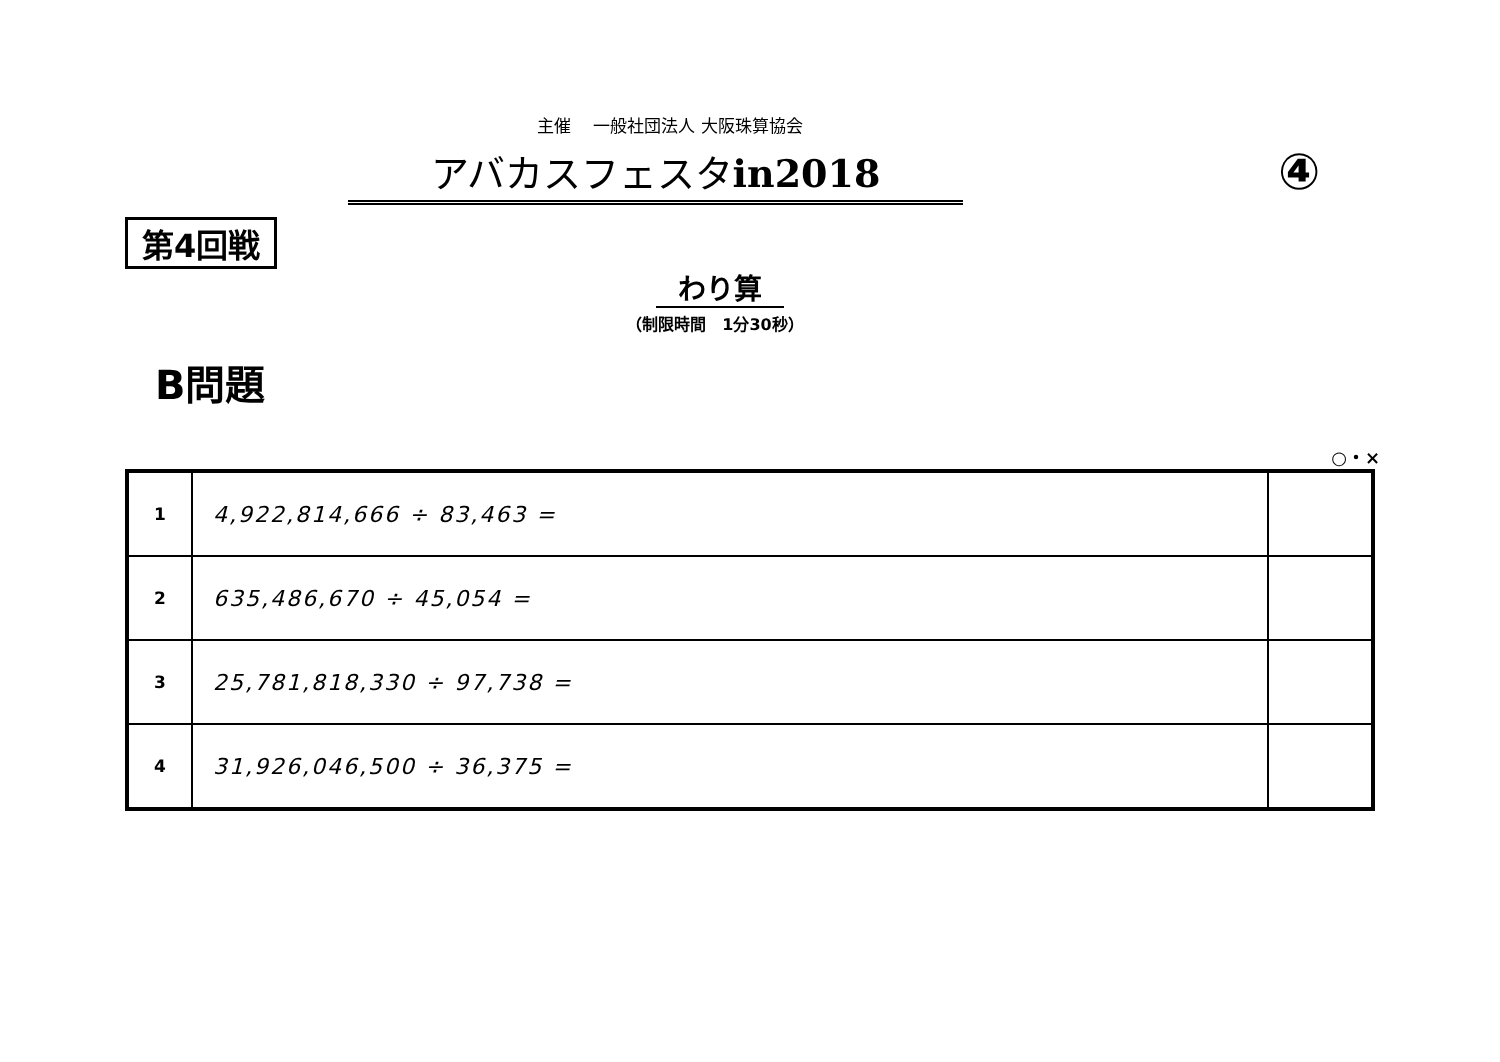主催　 一般社団法人 大阪珠算協会
アバカスフェスタin2018
④
第4回戦
わり算
（制限時間　1分30秒）
B問題
○・×
| 1 | 4,922,814,666 ÷ 83,463 = | |
| 2 | 635,486,670 ÷ 45,054 = | |
| 3 | 25,781,818,330 ÷ 97,738 = | |
| 4 | 31,926,046,500 ÷ 36,375 = | |